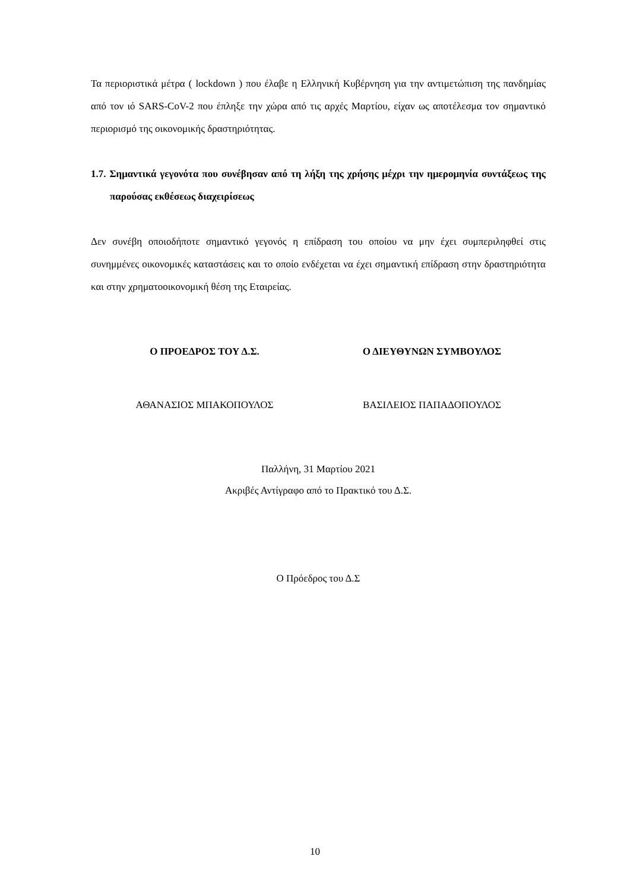Τα περιοριστικά μέτρα ( lockdown ) που έλαβε η Ελληνική Κυβέρνηση για την αντιμετώπιση της πανδημίας από τον ιό SARS-CoV-2 που έπληξε την χώρα από τις αρχές Μαρτίου, είχαν ως αποτέλεσμα τον σημαντικό περιορισμό της οικονομικής δραστηριότητας.
1.7. Σημαντικά γεγονότα που συνέβησαν από τη λήξη της χρήσης μέχρι την ημερομηνία συντάξεως της παρούσας εκθέσεως διαχειρίσεως
Δεν συνέβη οποιοδήποτε σημαντικό γεγονός η επίδραση του οποίου να μην έχει συμπεριληφθεί στις συνημμένες οικονομικές καταστάσεις και το οποίο ενδέχεται να έχει σημαντική επίδραση στην δραστηριότητα και στην χρηματοοικονομική θέση της Εταιρείας.
Ο ΠΡΟΕΔΡΟΣ ΤΟΥ Δ.Σ. Ο ΔΙΕΥΘΥΝΩΝ ΣΥΜΒΟΥΛΟΣ
ΑΘΑΝΑΣΙΟΣ ΜΠΑΚΟΠΟΥΛΟΣ ΒΑΣΙΛΕΙΟΣ ΠΑΠΑΔΟΠΟΥΛΟΣ
Παλλήνη, 31 Μαρτίου 2021
Ακριβές Αντίγραφο από το Πρακτικό του Δ.Σ.
Ο Πρόεδρος του Δ.Σ
10